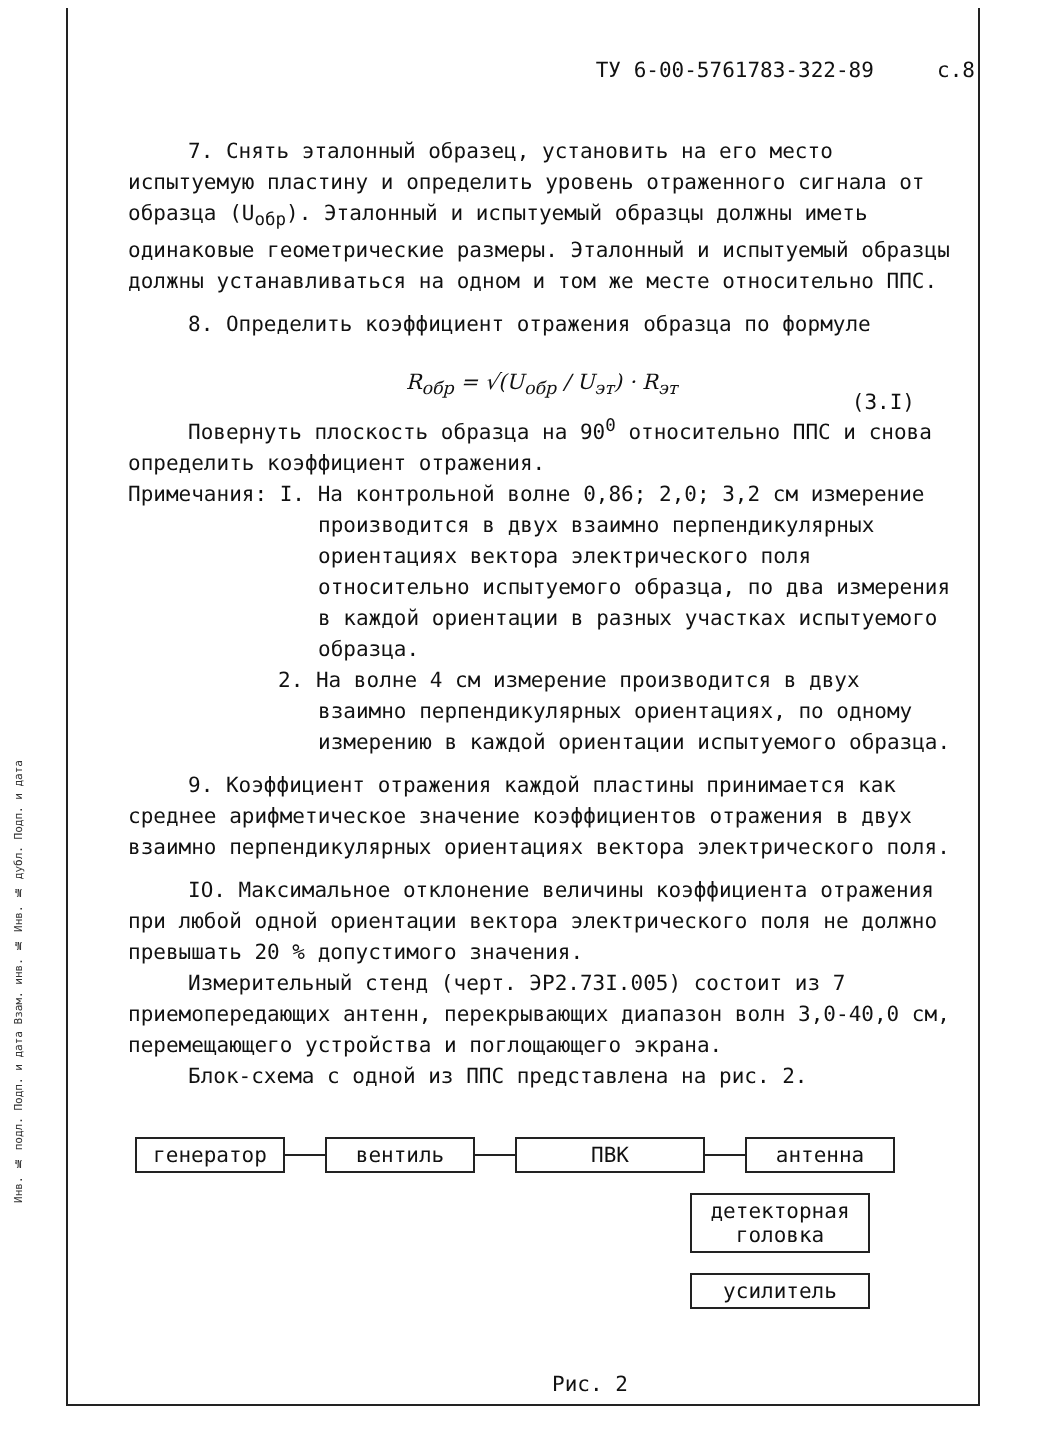Инв. № подл. Подп. и дата Взам. инв. № Инв. № дубл. Подп. и дата
ТУ 6-00-5761783-322-89 с.8
7. Снять эталонный образец, установить на его место испытуемую пластину и определить уровень отраженного сигнала от образца (U<sub>обр</sub>). Эталонный и испытуемый образцы должны иметь одинаковые геометрические размеры. Эталонный и испытуемый образцы должны устанавливаться на одном и том же месте относительно ППС.
8. Определить коэффициент отражения образца по формуле
R<sub>обр</sub> = √(U<sub>обр</sub> / U<sub>эт</sub>) · R<sub>эт</sub>
(3.I)
Повернуть плоскость образца на 90<sup>0</sup> относительно ППС и снова определить коэффициент отражения.
Примечания: I. На контрольной волне 0,86; 2,0; 3,2 см измерение
производится в двух взаимно перпендикулярных ориентациях вектора электрического поля относительно испытуемого образца, по два измерения в каждой ориентации в разных участках испытуемого образца.
2. На волне 4 см измерение производится в двух
взаимно перпендикулярных ориентациях, по одному измерению в каждой ориентации испытуемого образца.
9. Коэффициент отражения каждой пластины принимается как среднее арифметическое значение коэффициентов отражения в двух взаимно перпендикулярных ориентациях вектора электрического поля.
IO. Максимальное отклонение величины коэффициента отражения при любой одной ориентации вектора электрического поля не должно превышать 20 % допустимого значения.
Измерительный стенд (черт. ЭР2.73I.005) состоит из 7 приемопередающих антенн, перекрывающих диапазон волн 3,0-40,0 см, перемещающего устройства и поглощающего экрана.
Блок-схема с одной из ППС представлена на рис. 2.
генератор
вентиль
ПВК
антенна
детекторная головка
усилитель
Рис. 2